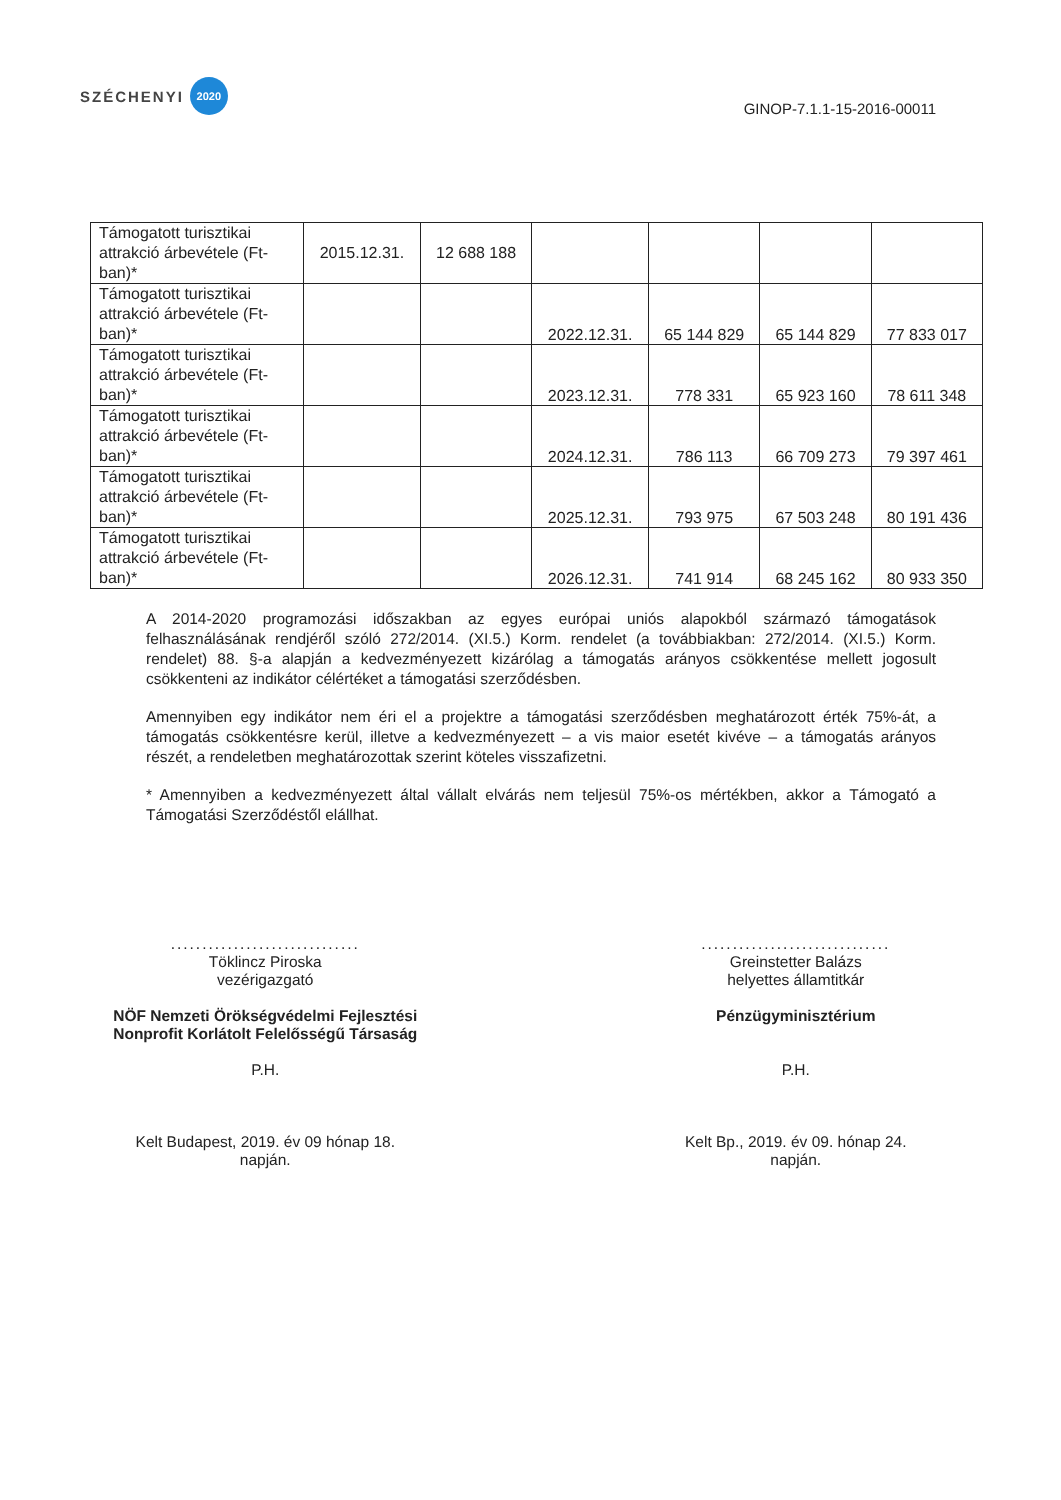SZÉCHENYI 2020
GINOP-7.1.1-15-2016-00011
| Támogatott turisztikai attrakció árbevétele (Ft-ban)* | 2015.12.31. | 12 688 188 | | | | |
| Támogatott turisztikai attrakció árbevétele (Ft-ban)* | | | 2022.12.31. | 65 144 829 | 65 144 829 | 77 833 017 |
| Támogatott turisztikai attrakció árbevétele (Ft-ban)* | | | 2023.12.31. | 778 331 | 65 923 160 | 78 611 348 |
| Támogatott turisztikai attrakció árbevétele (Ft-ban)* | | | 2024.12.31. | 786 113 | 66 709 273 | 79 397 461 |
| Támogatott turisztikai attrakció árbevétele (Ft-ban)* | | | 2025.12.31. | 793 975 | 67 503 248 | 80 191 436 |
| Támogatott turisztikai attrakció árbevétele (Ft-ban)* | | | 2026.12.31. | 741 914 | 68 245 162 | 80 933 350 |
A 2014-2020 programozási időszakban az egyes európai uniós alapokból származó támogatások felhasználásának rendjéről szóló 272/2014. (XI.5.) Korm. rendelet (a továbbiakban: 272/2014. (XI.5.) Korm. rendelet) 88. §-a alapján a kedvezményezett kizárólag a támogatás arányos csökkentése mellett jogosult csökkenteni az indikátor célértéket a támogatási szerződésben.
Amennyiben egy indikátor nem éri el a projektre a támogatási szerződésben meghatározott érték 75%-át, a támogatás csökkentésre kerül, illetve a kedvezményezett – a vis maior esetét kivéve – a támogatás arányos részét, a rendeletben meghatározottak szerint köteles visszafizetni.
* Amennyiben a kedvezményezett által vállalt elvárás nem teljesül 75%-os mértékben, akkor a Támogató a Támogatási Szerződéstől elállhat.
..............................
Töklincz Piroska
vezérigazgató
NÖF Nemzeti Örökségvédelmi Fejlesztési
Nonprofit Korlátolt Felelősségű Társaság
P.H.
Kelt Budapest, 2019. év 09 hónap 18.
napján.
..............................
Greinstetter Balázs
helyettes államtitkár
Pénzügyminisztérium
P.H.
Kelt Bp., 2019. év 09. hónap 24.
napján.